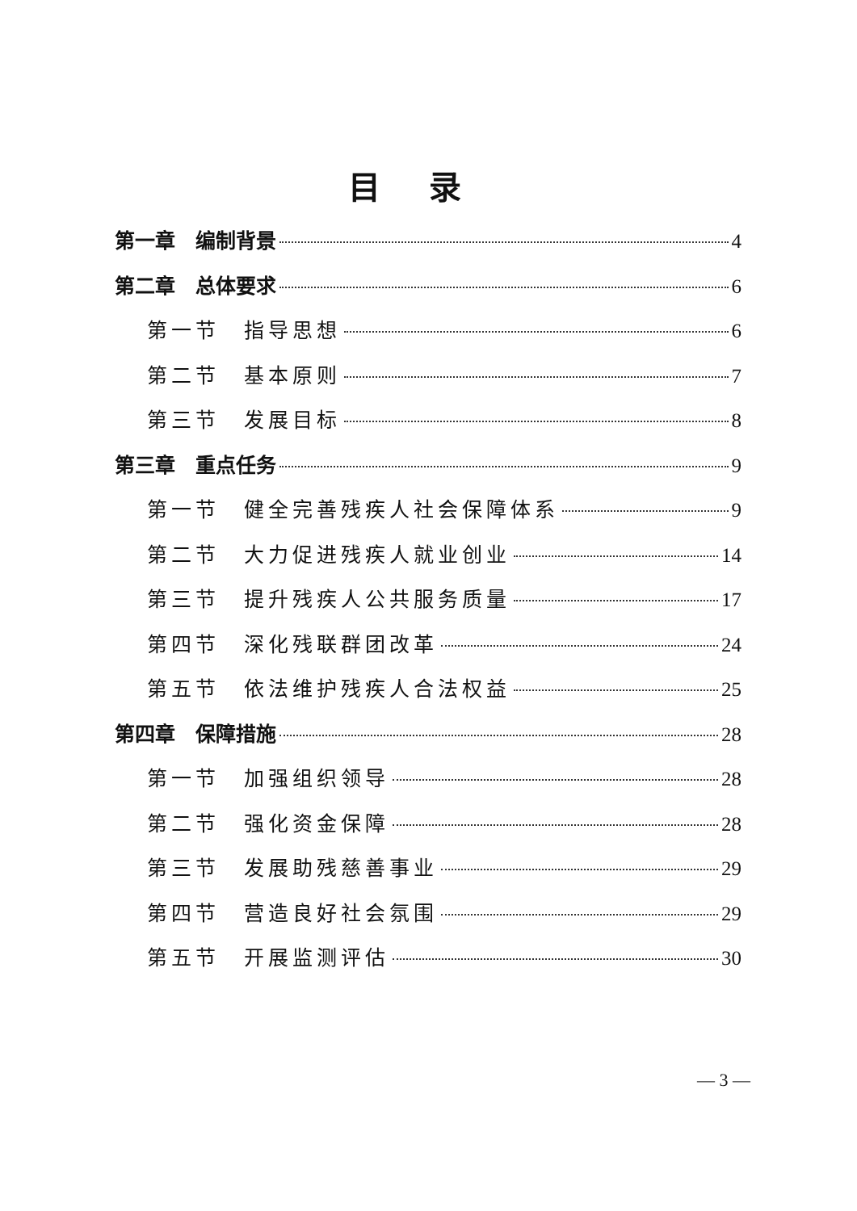目录
第一章　编制背景 4
第二章　总体要求 6
第一节　指导思想 6
第二节　基本原则 7
第三节　发展目标 8
第三章　重点任务 9
第一节　健全完善残疾人社会保障体系 9
第二节　大力促进残疾人就业创业 14
第三节　提升残疾人公共服务质量 17
第四节　深化残联群团改革 24
第五节　依法维护残疾人合法权益 25
第四章　保障措施 28
第一节　加强组织领导 28
第二节　强化资金保障 28
第三节　发展助残慈善事业 29
第四节　营造良好社会氛围 29
第五节　开展监测评估 30
— 3 —